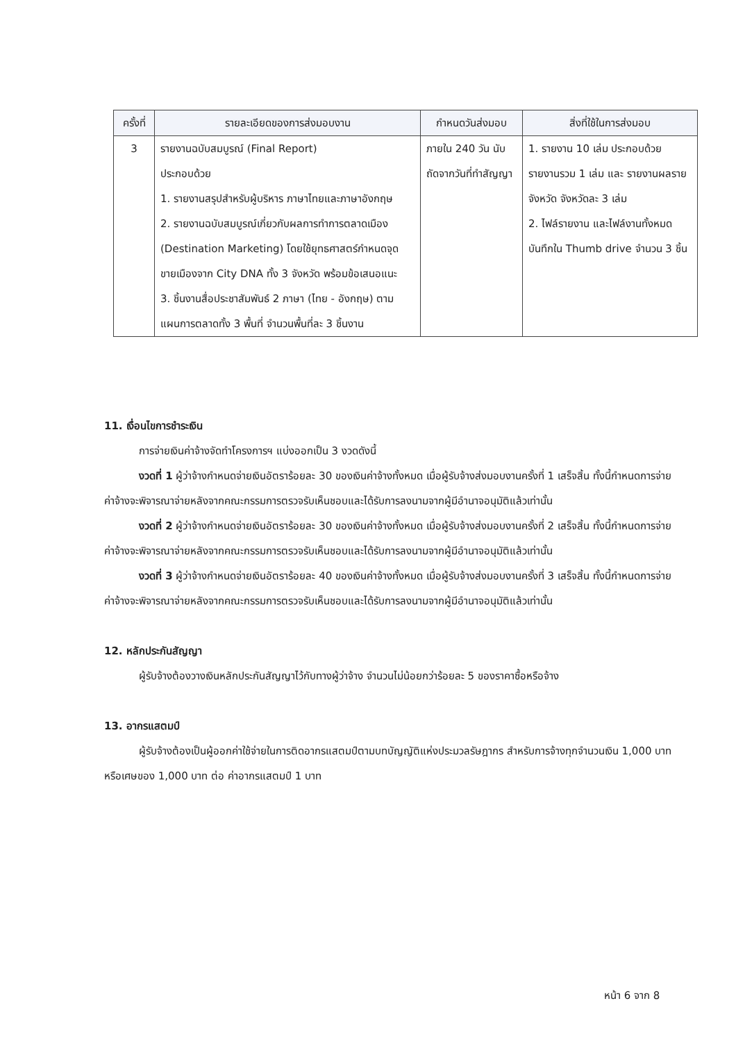| ครั้งที่ | รายละเอียดของการส่งมอบงาน | กำหนดวันส่งมอบ | สิ่งที่ใช้ในการส่งมอบ |
| --- | --- | --- | --- |
| 3 | รายงานฉบับสมบูรณ์ (Final Report) ประกอบด้วย 1. รายงานสรุปสำหรับผู้บริหาร ภาษาไทยและภาษาอังกฤษ 2. รายงานฉบับสมบูรณ์เกี่ยวกับผลการทำการตลาดเมือง (Destination Marketing) โดยใช้ยุทธศาสตร์กำหนดจุดขายเมืองจาก City DNA ทั้ง 3 จังหวัด พร้อมข้อเสนอแนะ 3. ชิ้นงานสื่อประชาสัมพันธ์ 2 ภาษา (ไทย - อังกฤษ) ตามแผนการตลาดทั้ง 3 พื้นที่ จำนวนพื้นที่ละ 3 ชิ้นงาน | ภายใน 240 วัน นับถัดจากวันที่ทำสัญญา | 1. รายงาน 10 เล่ม ประกอบด้วย รายงานรวม 1 เล่ม และ รายงานผลรายจังหวัด จังหวัดละ 3 เล่ม 2. ไฟล์รายงาน และไฟล์งานทั้งหมดบันทึกใน Thumb drive จำนวน 3 ชิ้น |
11. เงื่อนไขการชำระเงิน
การจ่ายเงินค่าจ้างจัดทำโครงการฯ แบ่งออกเป็น 3 งวดดังนี้
งวดที่ 1 ผู้ว่าจ้างกำหนดจ่ายเงินอัตราร้อยละ 30 ของเงินค่าจ้างทั้งหมด เมื่อผู้รับจ้างส่งมอบงานครั้งที่ 1 เสร็จสิ้น ทั้งนี้กำหนดการจ่ายค่าจ้างจะพิจารณาจ่ายหลังจากคณะกรรมการตรวจรับเห็นชอบและได้รับการลงนามจากผู้มีอำนาจอนุมัติแล้วเท่านั้น
งวดที่ 2 ผู้ว่าจ้างกำหนดจ่ายเงินอัตราร้อยละ 30 ของเงินค่าจ้างทั้งหมด เมื่อผู้รับจ้างส่งมอบงานครั้งที่ 2 เสร็จสิ้น ทั้งนี้กำหนดการจ่ายค่าจ้างจะพิจารณาจ่ายหลังจากคณะกรรมการตรวจรับเห็นชอบและได้รับการลงนามจากผู้มีอำนาจอนุมัติแล้วเท่านั้น
งวดที่ 3 ผู้ว่าจ้างกำหนดจ่ายเงินอัตราร้อยละ 40 ของเงินค่าจ้างทั้งหมด เมื่อผู้รับจ้างส่งมอบงานครั้งที่ 3 เสร็จสิ้น ทั้งนี้กำหนดการจ่ายค่าจ้างจะพิจารณาจ่ายหลังจากคณะกรรมการตรวจรับเห็นชอบและได้รับการลงนามจากผู้มีอำนาจอนุมัติแล้วเท่านั้น
12. หลักประกันสัญญา
ผู้รับจ้างต้องวางเงินหลักประกันสัญญาไว้กับทางผู้ว่าจ้าง จำนวนไม่น้อยกว่าร้อยละ 5 ของราคาซื้อหรือจ้าง
13. อากรแสตมป์
ผู้รับจ้างต้องเป็นผู้ออกค่าใช้จ่ายในการติดอากรแสตมป์ตามบทบัญญัติแห่งประมวลรัษฎากร สำหรับการจ้างทุกจำนวนเงิน 1,000 บาท หรือเศษของ 1,000 บาท ต่อ ค่าอากรแสตมป์ 1 บาท
หน้า 6 จาก 8